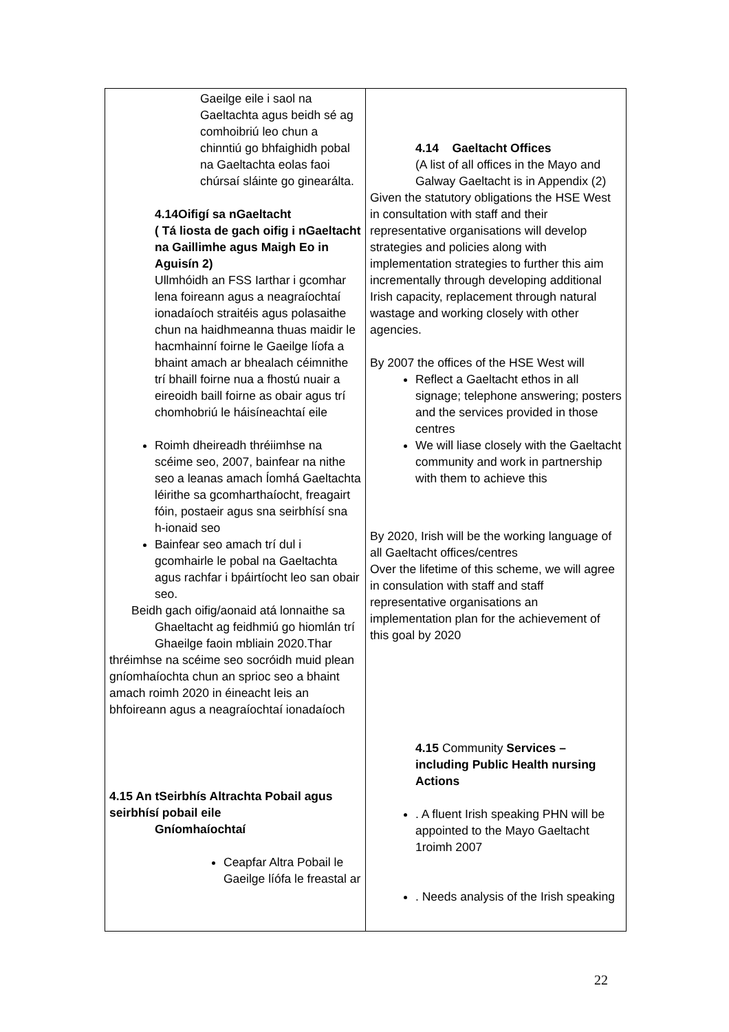| Gaeilge eile i saol na Gaeltachta agus beidh sé ag comhoibriú leo chun a chinntiú go bhfaighidh pobal na Gaeltachta eolas faoi chúrsaí sláinte go ginearálta. 4.14Oifigí sa nGaeltacht ( Tá liosta de gach oifig i nGaeltacht na Gaillimhe agus Maigh Eo in Aguisín 2) Ullmhóidh an FSS Iarthar i gcomhar lena foireann agus a neagraíochtaí ionadaíoch straitéis agus polasaithe chun na haidhmeanna thuas maidir le hacmhainní foirne le Gaeilge líofa a bhaint amach ar bhealach céimnithe trí bhaill foirne nua a fhostú nuair a eireoidh baill foirne as obair agus trí chomhobriú le háisíneachtaí eile Roimh dheireadh thréiimhse na scéime seo, 2007, bainfear na nithe seo a leanas amach Íomhá Gaeltachta léirithe sa gcomharthaíocht, freagairt fóin, postaeir agus sna seirbhísí sna h-ionaid seo Bainfear seo amach trí dul i gcomhairle le pobal na Gaeltachta agus rachfar i bpáirtíocht leo san obair seo. Beidh gach oifig/aonaid atá lonnaithe sa Ghaeltacht ag feidhmiú go hiomlán trí Ghaeilge faoin mbliain 2020.Thar thréimhse na scéime seo socróidh muid plean gníomhaíochta chun an sprioc seo a bhaint amach roimh 2020 in éineacht leis an bhfoireann agus a neagraíochtaí ionadaíoch 4.15 An tSeirbhís Altrachta Pobail agus seirbhísí pobail eile Gníomhaíochtaí Ceapfar Altra Pobail le Gaeilge líófa le freastal ar | 4.14 Gaeltacht Offices (A list of all offices in the Mayo and Galway Gaeltacht is in Appendix (2) Given the statutory obligations the HSE West in consultation with staff and their representative organisations will develop strategies and policies along with implementation strategies to further this aim incrementally through developing additional Irish capacity, replacement through natural wastage and working closely with other agencies. By 2007 the offices of the HSE West will Reflect a Gaeltacht ethos in all signage; telephone answering; posters and the services provided in those centres We will liase closely with the Gaeltacht community and work in partnership with them to achieve this By 2020, Irish will be the working language of all Gaeltacht offices/centres Over the lifetime of this scheme, we will agree in consulation with staff and staff representative organisations an implementation plan for the achievement of this goal by 2020 4.15 Community Services – including Public Health nursing Actions . A fluent Irish speaking PHN will be appointed to the Mayo Gaeltacht 1roimh 2007 . Needs analysis of the Irish speaking |
22